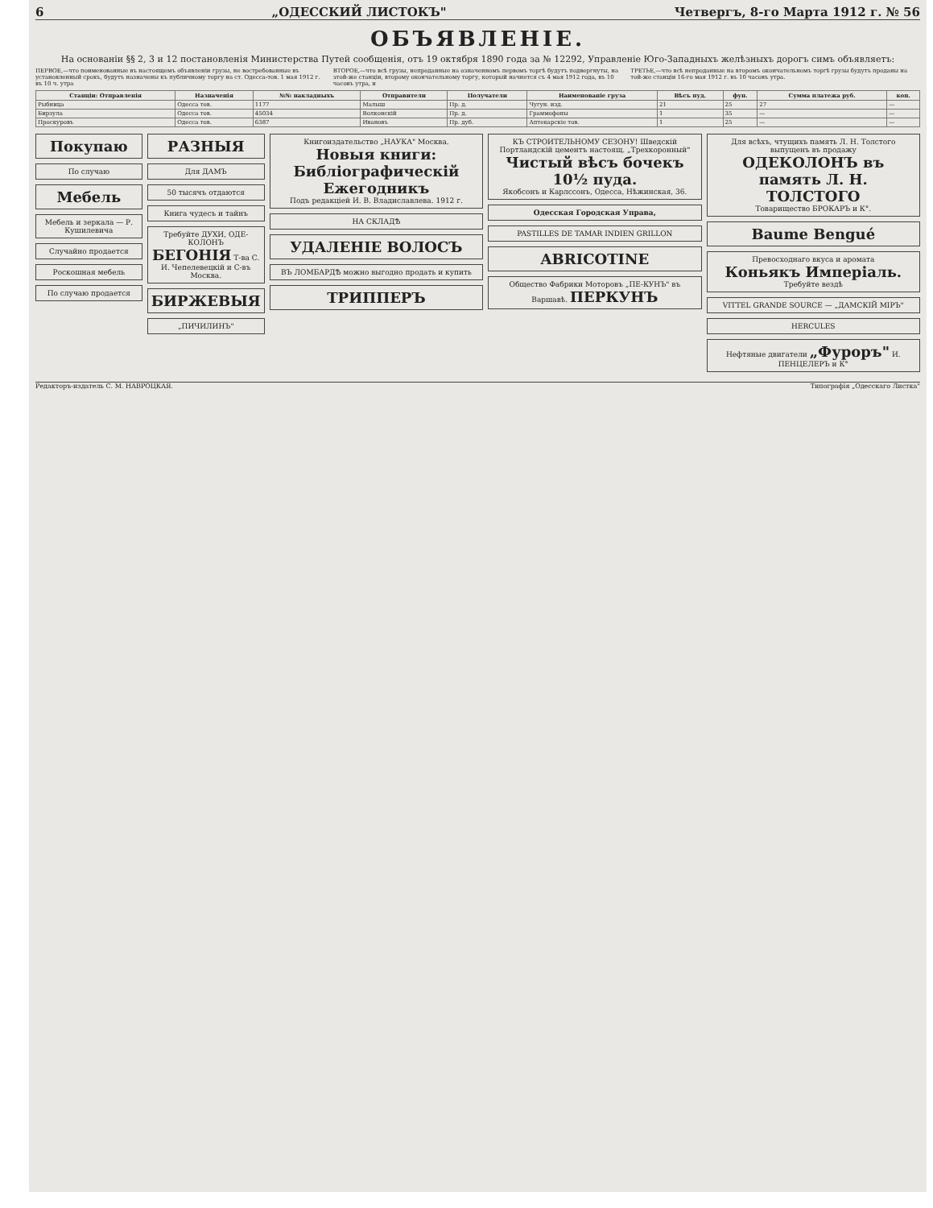6 „ОДЕССКИЙ ЛИСТОКЪ" Четвергъ, 8-го Марта 1912 г. № 56
ОБЪЯВЛЕНІЕ.
На основаніи §§ 2, 3 и 12 постановленія Министерства Путей сообщенія, отъ 19 октября 1890 года за № 12292, Управленіе Юго-Западныхъ желѣзныхъ дорогъ симъ объявляетъ:
ПЕРВОЕ,—что поименованные въ настоящемъ объявленіи грузы, не востребованные въ установленный срокъ, будутъ назначены къ публичному торгу на ст. Одесса-тов. 1 мая 1912 г. въ 10 ч. утра
ВТОРОЕ,—что всѣ грузы, непроданные на означенномъ первомъ торгѣ будутъ подвергнуты, на этой-же станціи, второму окончательному торгу, который начнется съ 4 мая 1912 года, въ 10 часовъ утра, и
ТРЕТЬЕ,—что всѣ непроданные на второмъ окончательномъ торгѣ грузы будутъ проданы на той-же станціи 16-го мая 1912 г. въ 10 часовъ утра.
| Станціи: Отправленія | Назначенія | №№ накладныхъ | Отправители | Получатели | Наименованіе груза | Вѣсъ пуд. | фун. | Сумма платежа руб. | коп. |
| --- | --- | --- | --- | --- | --- | --- | --- | --- | --- |
| Рыбница | Одесса тов. | 1177 | Малыш | Пр. д. | Чугун. изд. | 21 | 25 | 27 | — |
| Бирзула | Одесса тов. | 45034 | Волконскій | Пр. д. | Граммофоны | 1 | 35 | — | — |
| Проскуровъ | Одесса тов. | 6387 | Ивановъ | Пр. дуб. | Аптекарскіе тов. | 1 | 25 | — | — |
Покупаю
По случаю
Мебель
Мебель и зеркала — Р. Кушилевича
Случайно продается
Роскошная мебель
По случаю продается
РАЗНЫЯ
Для ДАМЪ
50 тысячъ отдаются
Книга чудесъ и тайнъ
Требуйте ДУХИ, ОДЕ-КОЛОНЪ БЕГОНІЯ Т-ва С. И. Чепелевецкій и С-въ Москва.
БИРЖЕВЫЯ
„ПИЧИЛИНЪ"
Книгоиздательство „НАУКА" Москва.
Новыя книги:
Библіографическій Ежегодникъ
Подъ редакціей И. В. Владиславлева. 1912 г.
НА СКЛАДѢ
УДАЛЕНІЕ ВОЛОСЪ
ВЪ ЛОМБАРДѢ можно выгодно продать и купить
ТРИППЕРЪ
КЪ СТРОИТЕЛЬНОМУ СЕЗОНУ! Шведскій Портландскій цементъ настоящ. „Трехкоронный"
Чистый вѣсъ бочекъ 10½ пуда.
Якобсонъ и Карлссонъ, Одесса, Нѣжинская, 36.
Одесская Городская Управа,
PASTILLES DE TAMAR INDIEN GRILLON
ABRICOTINE
Общество Фабрики Моторовъ „ПЕ-КУНЪ" въ Варшавѣ. ПЕРКУНЪ
Для всѣхъ, чтущихъ память Л. Н. Толстого выпущенъ въ продажу
ОДЕКОЛОНЪ въ память Л. Н. ТОЛСТОГО
Товарищество БРОКАРЪ и К°.
Baume Bengué
Превосходнаго вкуса и аромата
Коньякъ Имперіаль.
Требуйте вездѣ
VITTEL GRANDE SOURCE — „ДАМСКІЙ МІРЪ"
HERCULES
Нефтяные двигатели „Фуроръ" И. ПЕНЦЕЛЕРЪ и К°
Редакторъ-издатель С. М. НАВРОЦКАЯ. Типографія „Одесскаго Листка"